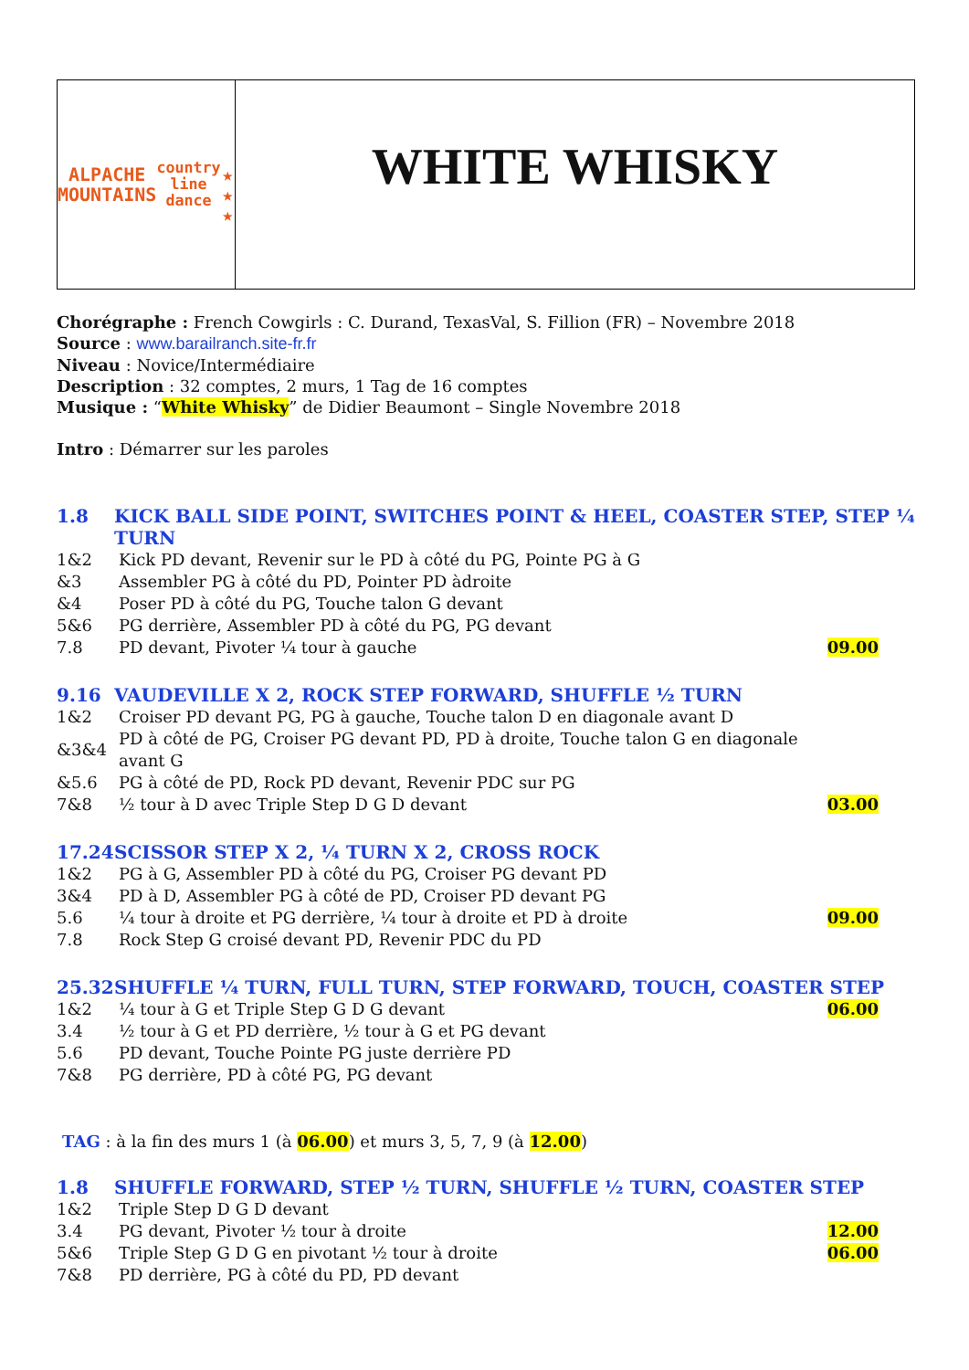ALPACHE
MOUNTAINS
country line dance
★ ★ ★
WHITE WHISKY
Chorégraphe : French Cowgirls : C. Durand, TexasVal, S. Fillion (FR) – Novembre 2018
Source : www.barailranch.site-fr.fr
Niveau : Novice/Intermédiaire
Description : 32 comptes, 2 murs, 1 Tag de 16 comptes
Musique : “White Whisky” de Didier Beaumont – Single Novembre 2018
Intro : Démarrer sur les paroles
1.8 KICK BALL SIDE POINT, SWITCHES POINT & HEEL, COASTER STEP, STEP ¼ TURN
| 1&2 | Kick PD devant, Revenir sur le PD à côté du PG, Pointe PG à G | |
| &3 | Assembler PG à côté du PD, Pointer PD àdroite | |
| &4 | Poser PD à côté du PG, Touche talon G devant | |
| 5&6 | PG derrière, Assembler PD à côté du PG, PG devant | |
| 7.8 | PD devant, Pivoter ¼ tour à gauche | 09.00 |
9.16 VAUDEVILLE X 2, ROCK STEP FORWARD, SHUFFLE ½ TURN
| 1&2 | Croiser PD devant PG, PG à gauche, Touche talon D en diagonale avant D | |
| &3&4 | PD à côté de PG, Croiser PG devant PD, PD à droite, Touche talon G en diagonale avant G | |
| &5.6 | PG à côté de PD, Rock PD devant, Revenir PDC sur PG | |
| 7&8 | ½ tour à D avec Triple Step D G D devant | 03.00 |
17.24 SCISSOR STEP X 2, ¼ TURN X 2, CROSS ROCK
| 1&2 | PG à G, Assembler PD à côté du PG, Croiser PG devant PD | |
| 3&4 | PD à D, Assembler PG à côté de PD, Croiser PD devant PG | |
| 5.6 | ¼ tour à droite et PG derrière, ¼ tour à droite et PD à droite | 09.00 |
| 7.8 | Rock Step G croisé devant PD, Revenir PDC du PD | |
25.32 SHUFFLE ¼ TURN, FULL TURN, STEP FORWARD, TOUCH, COASTER STEP
| 1&2 | ¼ tour à G et Triple Step G D G devant | 06.00 |
| 3.4 | ½ tour à G et PD derrière, ½ tour à G et PG devant | |
| 5.6 | PD devant, Touche Pointe PG juste derrière PD | |
| 7&8 | PG derrière, PD à côté PG, PG devant | |
TAG : à la fin des murs 1 (à 06.00) et murs 3, 5, 7, 9 (à 12.00)
1.8 SHUFFLE FORWARD, STEP ½ TURN, SHUFFLE ½ TURN, COASTER STEP
| 1&2 | Triple Step D G D devant | |
| 3.4 | PG devant, Pivoter ½ tour à droite | 12.00 |
| 5&6 | Triple Step G D G en pivotant ½ tour à droite | 06.00 |
| 7&8 | PD derrière, PG à côté du PD, PD devant | |